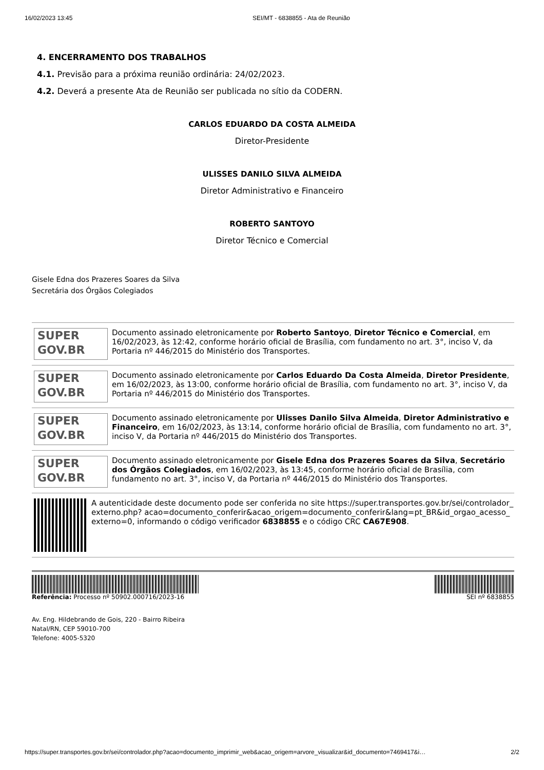16/02/2023 13:45 SEI/MT - 6838855 - Ata de Reunião
4. ENCERRAMENTO DOS TRABALHOS
4.1. Previsão para a próxima reunião ordinária: 24/02/2023.
4.2. Deverá a presente Ata de Reunião ser publicada no sítio da CODERN.
CARLOS EDUARDO DA COSTA ALMEIDA
Diretor-Presidente
ULISSES DANILO SILVA ALMEIDA
Diretor Administrativo e Financeiro
ROBERTO SANTOYO
Diretor Técnico e Comercial
Gisele Edna dos Prazeres Soares da Silva
Secretária dos Órgãos Colegiados
SUPER
GOV.BR
Documento assinado eletronicamente por Roberto Santoyo, Diretor Técnico e Comercial, em 16/02/2023, às 12:42, conforme horário oficial de Brasília, com fundamento no art. 3°, inciso V, da Portaria nº 446/2015 do Ministério dos Transportes.
SUPER
GOV.BR
Documento assinado eletronicamente por Carlos Eduardo Da Costa Almeida, Diretor Presidente, em 16/02/2023, às 13:00, conforme horário oficial de Brasília, com fundamento no art. 3°, inciso V, da Portaria nº 446/2015 do Ministério dos Transportes.
SUPER
GOV.BR
Documento assinado eletronicamente por Ulisses Danilo Silva Almeida, Diretor Administrativo e Financeiro, em 16/02/2023, às 13:14, conforme horário oficial de Brasília, com fundamento no art. 3°, inciso V, da Portaria nº 446/2015 do Ministério dos Transportes.
SUPER
GOV.BR
Documento assinado eletronicamente por Gisele Edna dos Prazeres Soares da Silva, Secretário dos Órgãos Colegiados, em 16/02/2023, às 13:45, conforme horário oficial de Brasília, com fundamento no art. 3°, inciso V, da Portaria nº 446/2015 do Ministério dos Transportes.
A autenticidade deste documento pode ser conferida no site https://super.transportes.gov.br/sei/controlador_externo.php? acao=documento_conferir&acao_origem=documento_conferir&lang=pt_BR&id_orgao_acesso_externo=0, informando o código verificador 6838855 e o código CRC CA67E908.
Referência: Processo nº 50902.000716/2023-16 SEI nº 6838855
Av. Eng. Hildebrando de Gois, 220 - Bairro Ribeira
Natal/RN, CEP 59010-700
Telefone: 4005-5320
https://super.transportes.gov.br/sei/controlador.php?acao=documento_imprimir_web&acao_origem=arvore_visualizar&id_documento=7469417&i… 2/2